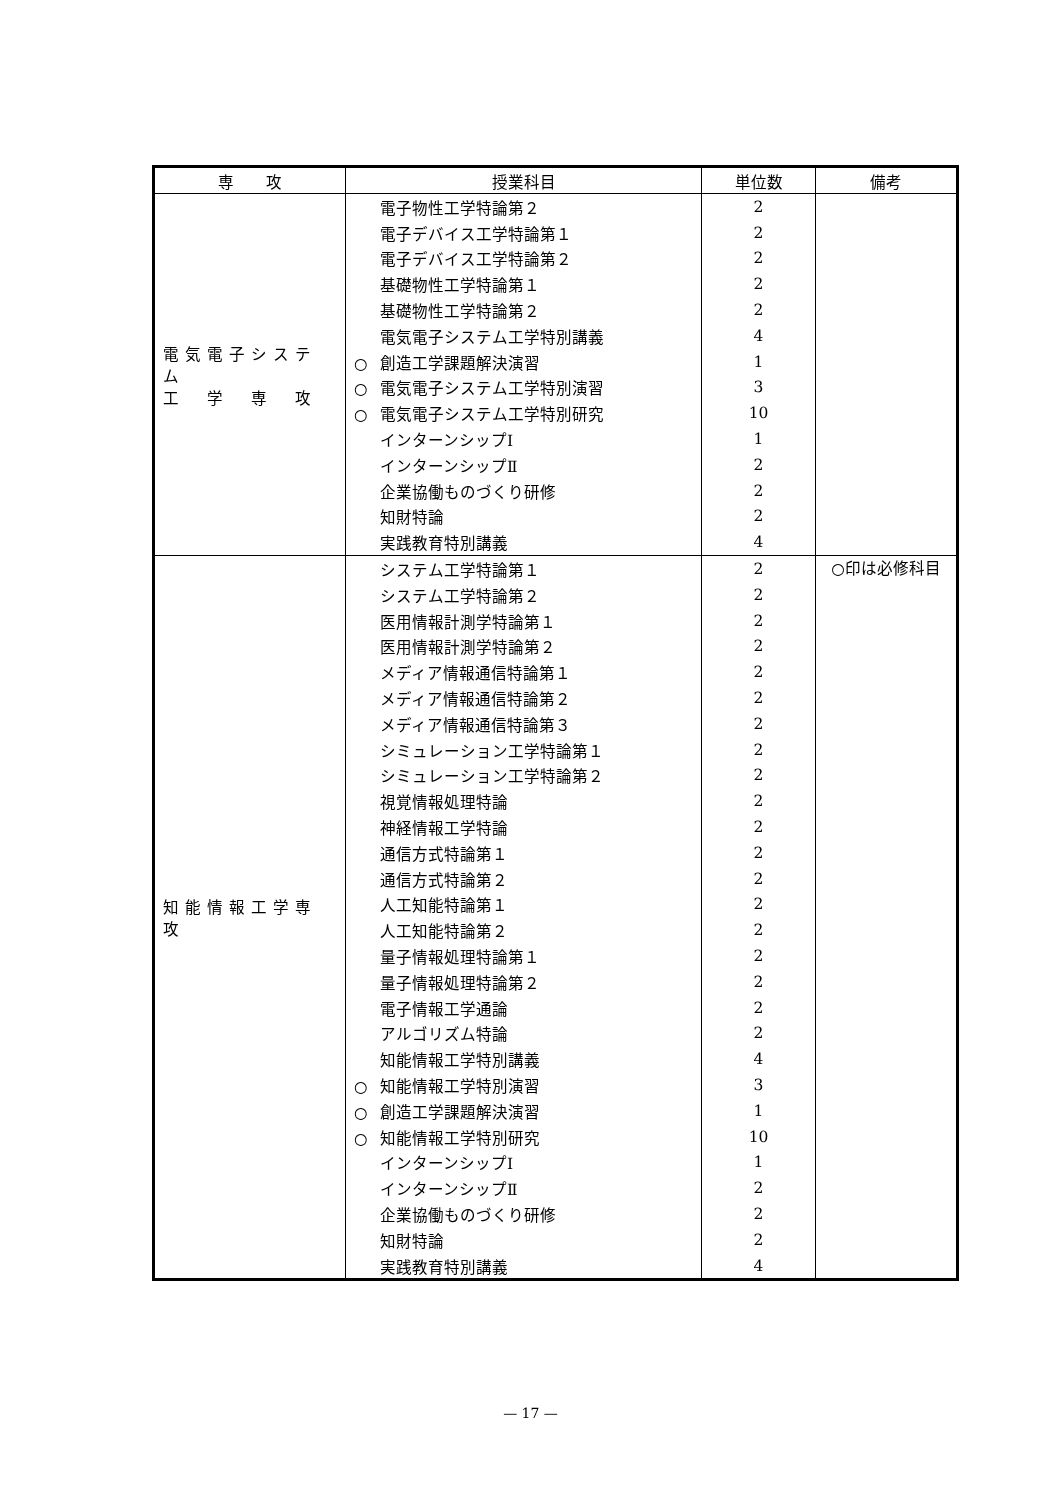| 専 攻 | 授業科目 | 単位数 | 備考 |
| --- | --- | --- | --- |
| 電気電子システム 工 学 専 攻 | 電子物性工学特論第２ | 2 | |
| | 電子デバイス工学特論第１ | 2 | |
| | 電子デバイス工学特論第２ | 2 | |
| | 基礎物性工学特論第１ | 2 | |
| | 基礎物性工学特論第２ | 2 | |
| | 電気電子システム工学特別講義 | 4 | |
| | ○ 創造工学課題解決演習 | 1 | |
| | ○ 電気電子システム工学特別演習 | 3 | |
| | ○ 電気電子システム工学特別研究 | 10 | |
| | インターンシップⅠ | 1 | |
| | インターンシップⅡ | 2 | |
| | 企業協働ものづくり研修 | 2 | |
| | 知財特論 | 2 | |
| | 実践教育特別講義 | 4 | |
| 知能情報工学専攻 | システム工学特論第１ | 2 | ○印は必修科目 |
| | システム工学特論第２ | 2 | |
| | 医用情報計測学特論第１ | 2 | |
| | 医用情報計測学特論第２ | 2 | |
| | メディア情報通信特論第１ | 2 | |
| | メディア情報通信特論第２ | 2 | |
| | メディア情報通信特論第３ | 2 | |
| | シミュレーション工学特論第１ | 2 | |
| | シミュレーション工学特論第２ | 2 | |
| | 視覚情報処理特論 | 2 | |
| | 神経情報工学特論 | 2 | |
| | 通信方式特論第１ | 2 | |
| | 通信方式特論第２ | 2 | |
| | 人工知能特論第１ | 2 | |
| | 人工知能特論第２ | 2 | |
| | 量子情報処理特論第１ | 2 | |
| | 量子情報処理特論第２ | 2 | |
| | 電子情報工学通論 | 2 | |
| | アルゴリズム特論 | 2 | |
| | 知能情報工学特別講義 | 4 | |
| | ○ 知能情報工学特別演習 | 3 | |
| | ○ 創造工学課題解決演習 | 1 | |
| | ○ 知能情報工学特別研究 | 10 | |
| | インターンシップⅠ | 1 | |
| | インターンシップⅡ | 2 | |
| | 企業協働ものづくり研修 | 2 | |
| | 知財特論 | 2 | |
| | 実践教育特別講義 | 4 | |
— 17 —